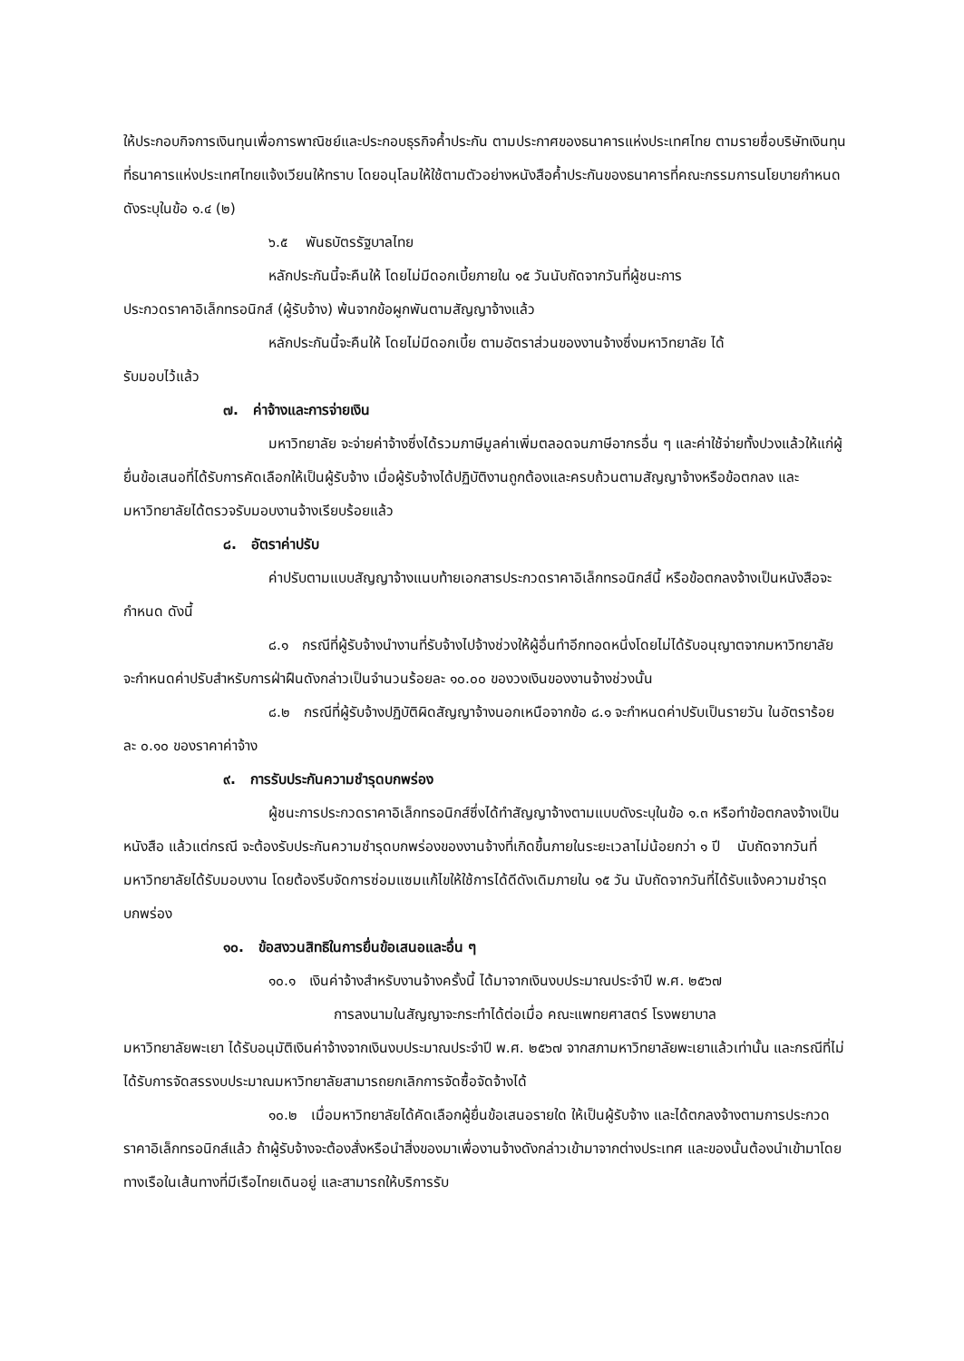ให้ประกอบกิจการเงินทุนเพื่อการพาณิชย์และประกอบธุรกิจค้ำประกัน ตามประกาศของธนาคารแห่งประเทศไทย ตามรายชื่อบริษัทเงินทุนที่ธนาคารแห่งประเทศไทยแจ้งเวียนให้ทราบ โดยอนุโลมให้ใช้ตามตัวอย่างหนังสือค้ำประกันของธนาคารที่คณะกรรมการนโยบายกำหนด ดังระบุในข้อ ๑.๔ (๒)
๖.๕ พันธบัตรรัฐบาลไทย
หลักประกันนี้จะคืนให้ โดยไม่มีดอกเบี้ยภายใน ๑๕ วันนับถัดจากวันที่ผู้ชนะการ
ประกวดราคาอิเล็กทรอนิกส์ (ผู้รับจ้าง) พ้นจากข้อผูกพันตามสัญญาจ้างแล้ว
หลักประกันนี้จะคืนให้ โดยไม่มีดอกเบี้ย ตามอัตราส่วนของงานจ้างซึ่งมหาวิทยาลัย ได้
รับมอบไว้แล้ว
๗. ค่าจ้างและการจ่ายเงิน
มหาวิทยาลัย จะจ่ายค่าจ้างซึ่งได้รวมภาษีมูลค่าเพิ่มตลอดจนภาษีอากรอื่น ๆ และค่าใช้จ่ายทั้งปวงแล้วให้แก่ผู้ยื่นข้อเสนอที่ได้รับการคัดเลือกให้เป็นผู้รับจ้าง เมื่อผู้รับจ้างได้ปฏิบัติงานถูกต้องและครบถ้วนตามสัญญาจ้างหรือข้อตกลง และมหาวิทยาลัยได้ตรวจรับมอบงานจ้างเรียบร้อยแล้ว
๘. อัตราค่าปรับ
ค่าปรับตามแบบสัญญาจ้างแนบท้ายเอกสารประกวดราคาอิเล็กทรอนิกส์นี้ หรือข้อตกลงจ้างเป็นหนังสือจะกำหนด ดังนี้
๘.๑ กรณีที่ผู้รับจ้างนำงานที่รับจ้างไปจ้างช่วงให้ผู้อื่นทำอีกทอดหนึ่งโดยไม่ได้รับอนุญาตจากมหาวิทยาลัย จะกำหนดค่าปรับสำหรับการฝ่าฝืนดังกล่าวเป็นจำนวนร้อยละ ๑๐.๐๐ ของวงเงินของงานจ้างช่วงนั้น
๘.๒ กรณีที่ผู้รับจ้างปฏิบัติผิดสัญญาจ้างนอกเหนือจากข้อ ๘.๑ จะกำหนดค่าปรับเป็นรายวัน ในอัตราร้อยละ ๐.๑๐ ของราคาค่าจ้าง
๙. การรับประกันความชำรุดบกพร่อง
ผู้ชนะการประกวดราคาอิเล็กทรอนิกส์ซึ่งได้ทำสัญญาจ้างตามแบบดังระบุในข้อ ๑.๓ หรือทำข้อตกลงจ้างเป็นหนังสือ แล้วแต่กรณี จะต้องรับประกันความชำรุดบกพร่องของงานจ้างที่เกิดขึ้นภายในระยะเวลาไม่น้อยกว่า ๑ ปี นับถัดจากวันที่มหาวิทยาลัยได้รับมอบงาน โดยต้องรีบจัดการซ่อมแซมแก้ไขให้ใช้การได้ดีดังเดิมภายใน ๑๕ วัน นับถัดจากวันที่ได้รับแจ้งความชำรุดบกพร่อง
๑๐. ข้อสงวนสิทธิในการยื่นข้อเสนอและอื่น ๆ
๑๐.๑ เงินค่าจ้างสำหรับงานจ้างครั้งนี้ ได้มาจากเงินงบประมาณประจำปี พ.ศ. ๒๕๖๗
การลงนามในสัญญาจะกระทำได้ต่อเมื่อ คณะแพทยศาสตร์ โรงพยาบาล
มหาวิทยาลัยพะเยา ได้รับอนุมัติเงินค่าจ้างจากเงินงบประมาณประจำปี พ.ศ. ๒๕๖๗ จากสภามหาวิทยาลัยพะเยาแล้วเท่านั้น และกรณีที่ไม่ได้รับการจัดสรรงบประมาณมหาวิทยาลัยสามารถยกเลิกการจัดซื้อจัดจ้างได้
๑๐.๒ เมื่อมหาวิทยาลัยได้คัดเลือกผู้ยื่นข้อเสนอรายใด ให้เป็นผู้รับจ้าง และได้ตกลงจ้างตามการประกวดราคาอิเล็กทรอนิกส์แล้ว ถ้าผู้รับจ้างจะต้องสั่งหรือนำสิ่งของมาเพื่องานจ้างดังกล่าวเข้ามาจากต่างประเทศ และของนั้นต้องนำเข้ามาโดยทางเรือในเส้นทางที่มีเรือไทยเดินอยู่ และสามารถให้บริการรับ